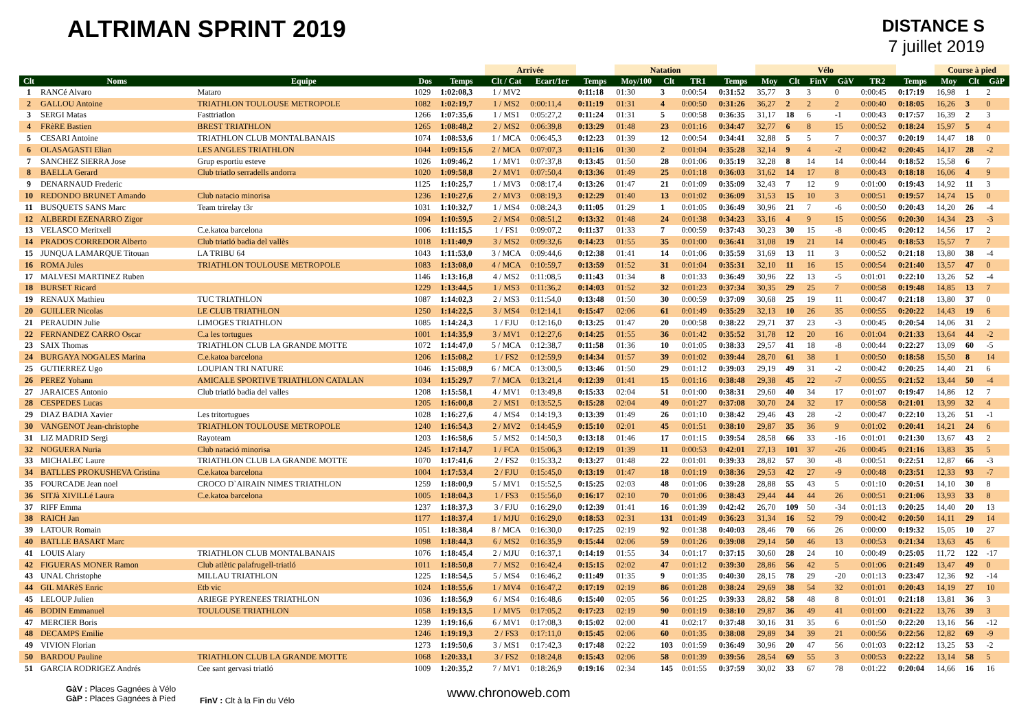ALTRIMAN SPRINT 2019
DISTANCE S
7 juillet 2019
| | | | | | Arrivée | | | Natation | | | | Vélo | | | | | | Course à pied | | |
| --- | --- | --- | --- | --- | --- | --- | --- | --- | --- | --- | --- | --- | --- | --- | --- | --- | --- | --- | --- | --- |
| Clt | Noms | Equipe | Dos | Temps | Clt / Cat | Ecart/1er | Temps | Moy/100 | Clt | TR1 | Temps | Moy | Clt | FinV | GàV | TR2 | Temps | Moy | Clt | GàP |
| 1 | RANCé Alvaro | Mataro | 1029 | 1:02:08,3 | 1 / MV2 | | 0:11:18 | 01:30 | 3 | 0:00:54 | 0:31:52 | 35,77 | 3 | 3 | 0 | 0:00:45 | 0:17:19 | 16,98 | 1 | 2 |
| 2 | GALLOU Antoine | TRIATHLON TOULOUSE METROPOLE | 1082 | 1:02:19,7 | 1 / MS2 | 0:00:11,4 | 0:11:19 | 01:31 | 4 | 0:00:50 | 0:31:26 | 36,27 | 2 | 2 | 2 | 0:00:40 | 0:18:05 | 16,26 | 3 | 0 |
| 3 | SERGI Matas | Fasttriatlon | 1266 | 1:07:35,6 | 1 / MS1 | 0:05:27,2 | 0:11:24 | 01:31 | 5 | 0:00:58 | 0:36:35 | 31,17 | 18 | 6 | -1 | 0:00:43 | 0:17:57 | 16,39 | 2 | 3 |
| 4 | FRèRE Bastien | BREST TRIATHLON | 1265 | 1:08:48,2 | 2 / MS2 | 0:06:39,8 | 0:13:29 | 01:48 | 23 | 0:01:16 | 0:34:47 | 32,77 | 6 | 8 | 15 | 0:00:52 | 0:18:24 | 15,97 | 5 | 4 |
| 5 | CESARI Antoine | TRIATHLON CLUB MONTALBANAIS | 1074 | 1:08:53,6 | 1 / MCA | 0:06:45,3 | 0:12:23 | 01:39 | 12 | 0:00:54 | 0:34:41 | 32,88 | 5 | 5 | 7 | 0:00:37 | 0:20:19 | 14,47 | 18 | 0 |
| 6 | OLASAGASTI Elian | LES ANGLES TRIATHLON | 1044 | 1:09:15,6 | 2 / MCA | 0:07:07,3 | 0:11:16 | 01:30 | 2 | 0:01:04 | 0:35:28 | 32,14 | 9 | 4 | -2 | 0:00:42 | 0:20:45 | 14,17 | 28 | -2 |
| 7 | SANCHEZ SIERRA Jose | Grup esportiu esteve | 1026 | 1:09:46,2 | 1 / MV1 | 0:07:37,8 | 0:13:45 | 01:50 | 28 | 0:01:06 | 0:35:19 | 32,28 | 8 | 14 | 14 | 0:00:44 | 0:18:52 | 15,58 | 6 | 7 |
| 8 | BAELLA Gerard | Club triatlo serradells andorra | 1020 | 1:09:58,8 | 2 / MV1 | 0:07:50,4 | 0:13:36 | 01:49 | 25 | 0:01:18 | 0:36:03 | 31,62 | 14 | 17 | 8 | 0:00:43 | 0:18:18 | 16,06 | 4 | 9 |
| 9 | DENARNAUD Frederic | | 1125 | 1:10:25,7 | 1 / MV3 | 0:08:17,4 | 0:13:26 | 01:47 | 21 | 0:01:09 | 0:35:09 | 32,43 | 7 | 12 | 9 | 0:01:00 | 0:19:43 | 14,92 | 11 | 3 |
| 10 | REDONDO BRUNET Amando | Club natacio minorisa | 1236 | 1:10:27,6 | 2 / MV3 | 0:08:19,3 | 0:12:29 | 01:40 | 13 | 0:01:02 | 0:36:09 | 31,53 | 15 | 10 | 3 | 0:00:51 | 0:19:57 | 14,74 | 15 | 0 |
| 11 | BUSQUETS SANS Marc | Team trirelay t3r | 1031 | 1:10:32,7 | 1 / MS4 | 0:08:24,3 | 0:11:05 | 01:29 | 1 | 0:01:05 | 0:36:49 | 30,96 | 21 | 7 | -6 | 0:00:50 | 0:20:43 | 14,20 | 26 | -4 |
| 12 | ALBERDI EZENARRO Zigor | | 1094 | 1:10:59,5 | 2 / MS4 | 0:08:51,2 | 0:13:32 | 01:48 | 24 | 0:01:38 | 0:34:23 | 33,16 | 4 | 9 | 15 | 0:00:56 | 0:20:30 | 14,34 | 23 | -3 |
| 13 | VELASCO Meritxell | C.e.katoa barcelona | 1006 | 1:11:15,5 | 1 / FS1 | 0:09:07,2 | 0:11:37 | 01:33 | 7 | 0:00:59 | 0:37:43 | 30,23 | 30 | 15 | -8 | 0:00:45 | 0:20:12 | 14,56 | 17 | 2 |
| 14 | PRADOS CORREDOR Alberto | Club triatló badia del vallès | 1018 | 1:11:40,9 | 3 / MS2 | 0:09:32,6 | 0:14:23 | 01:55 | 35 | 0:01:00 | 0:36:41 | 31,08 | 19 | 21 | 14 | 0:00:45 | 0:18:53 | 15,57 | 7 | 7 |
| 15 | JUNQUA LAMARQUE Titouan | LA TRIBU 64 | 1043 | 1:11:53,0 | 3 / MCA | 0:09:44,6 | 0:12:38 | 01:41 | 14 | 0:01:06 | 0:35:59 | 31,69 | 13 | 11 | 3 | 0:00:52 | 0:21:18 | 13,80 | 38 | -4 |
| 16 | ROMA Jules | TRIATHLON TOULOUSE METROPOLE | 1083 | 1:13:08,0 | 4 / MCA | 0:10:59,7 | 0:13:59 | 01:52 | 31 | 0:01:04 | 0:35:31 | 32,10 | 11 | 16 | 15 | 0:00:54 | 0:21:40 | 13,57 | 47 | 0 |
| 17 | MALVESI MARTINEZ Ruben | | 1146 | 1:13:16,8 | 4 / MS2 | 0:11:08,5 | 0:11:43 | 01:34 | 8 | 0:01:33 | 0:36:49 | 30,96 | 22 | 13 | -5 | 0:01:01 | 0:22:10 | 13,26 | 52 | -4 |
| 18 | BURSET Ricard | | 1229 | 1:13:44,5 | 1 / MS3 | 0:11:36,2 | 0:14:03 | 01:52 | 32 | 0:01:23 | 0:37:34 | 30,35 | 29 | 25 | 7 | 0:00:58 | 0:19:48 | 14,85 | 13 | 7 |
| 19 | RENAUX Mathieu | TUC TRIATHLON | 1087 | 1:14:02,3 | 2 / MS3 | 0:11:54,0 | 0:13:48 | 01:50 | 30 | 0:00:59 | 0:37:09 | 30,68 | 25 | 19 | 11 | 0:00:47 | 0:21:18 | 13,80 | 37 | 0 |
| 20 | GUILLER Nicolas | LE CLUB TRIATHLON | 1250 | 1:14:22,5 | 3 / MS4 | 0:12:14,1 | 0:15:47 | 02:06 | 61 | 0:01:49 | 0:35:29 | 32,13 | 10 | 26 | 35 | 0:00:55 | 0:20:22 | 14,43 | 19 | 6 |
| 21 | PERAUDIN Julie | LIMOGES TRIATHLON | 1085 | 1:14:24,3 | 1 / FJU | 0:12:16,0 | 0:13:25 | 01:47 | 20 | 0:00:58 | 0:38:22 | 29,71 | 37 | 23 | -3 | 0:00:45 | 0:20:54 | 14,06 | 31 | 2 |
| 22 | FERNANDEZ CARRO Oscar | C.a les tortugues | 1001 | 1:14:35,9 | 3 / MV1 | 0:12:27,6 | 0:14:25 | 01:55 | 36 | 0:01:42 | 0:35:52 | 31,78 | 12 | 20 | 16 | 0:01:04 | 0:21:33 | 13,64 | 44 | -2 |
| 23 | SAIX Thomas | TRIATHLON CLUB LA GRANDE MOTTE | 1072 | 1:14:47,0 | 5 / MCA | 0:12:38,7 | 0:11:58 | 01:36 | 10 | 0:01:05 | 0:38:33 | 29,57 | 41 | 18 | -8 | 0:00:44 | 0:22:27 | 13,09 | 60 | -5 |
| 24 | BURGAYA NOGALES Marina | C.e.katoa barcelona | 1206 | 1:15:08,2 | 1 / FS2 | 0:12:59,9 | 0:14:34 | 01:57 | 39 | 0:01:02 | 0:39:44 | 28,70 | 61 | 38 | 1 | 0:00:50 | 0:18:58 | 15,50 | 8 | 14 |
| 25 | GUTIERREZ Ugo | LOUPIAN TRI NATURE | 1046 | 1:15:08,9 | 6 / MCA | 0:13:00,5 | 0:13:46 | 01:50 | 29 | 0:01:12 | 0:39:03 | 29,19 | 49 | 31 | -2 | 0:00:42 | 0:20:25 | 14,40 | 21 | 6 |
| 26 | PEREZ Yohann | AMICALE SPORTIVE TRIATHLON CATALAN | 1034 | 1:15:29,7 | 7 / MCA | 0:13:21,4 | 0:12:39 | 01:41 | 15 | 0:01:16 | 0:38:48 | 29,38 | 45 | 22 | -7 | 0:00:55 | 0:21:52 | 13,44 | 50 | -4 |
| 27 | JARAICES Antonio | Club triatló badia del valles | 1208 | 1:15:58,1 | 4 / MV1 | 0:13:49,8 | 0:15:33 | 02:04 | 51 | 0:01:00 | 0:38:31 | 29,60 | 40 | 34 | 17 | 0:01:07 | 0:19:47 | 14,86 | 12 | 7 |
| 28 | CESPEDES Lucas | | 1205 | 1:16:00,8 | 2 / MS1 | 0:13:52,5 | 0:15:28 | 02:04 | 49 | 0:01:27 | 0:37:08 | 30,70 | 24 | 32 | 17 | 0:00:58 | 0:21:01 | 13,99 | 32 | 4 |
| 29 | DIAZ BADIA Xavier | Les tritortugues | 1028 | 1:16:27,6 | 4 / MS4 | 0:14:19,3 | 0:13:39 | 01:49 | 26 | 0:01:10 | 0:38:42 | 29,46 | 43 | 28 | -2 | 0:00:47 | 0:22:10 | 13,26 | 51 | -1 |
| 30 | VANGENOT Jean-christophe | TRIATHLON TOULOUSE METROPOLE | 1240 | 1:16:54,3 | 2 / MV2 | 0:14:45,9 | 0:15:10 | 02:01 | 45 | 0:01:51 | 0:38:10 | 29,87 | 35 | 36 | 9 | 0:01:02 | 0:20:41 | 14,21 | 24 | 6 |
| 31 | LIZ MADRID Sergi | Rayoteam | 1203 | 1:16:58,6 | 5 / MS2 | 0:14:50,3 | 0:13:18 | 01:46 | 17 | 0:01:15 | 0:39:54 | 28,58 | 66 | 33 | -16 | 0:01:01 | 0:21:30 | 13,67 | 43 | 2 |
| 32 | NOGUERA Nuria | Club natació minorisa | 1245 | 1:17:14,7 | 1 / FCA | 0:15:06,3 | 0:12:19 | 01:39 | 11 | 0:00:53 | 0:42:01 | 27,13 | 101 | 37 | -26 | 0:00:45 | 0:21:16 | 13,83 | 35 | 5 |
| 33 | MICHALEC Laure | TRIATHLON CLUB LA GRANDE MOTTE | 1070 | 1:17:41,6 | 2 / FS2 | 0:15:33,2 | 0:13:27 | 01:48 | 22 | 0:01:01 | 0:39:33 | 28,82 | 57 | 30 | -8 | 0:00:51 | 0:22:51 | 12,87 | 66 | -3 |
| 34 | BATLLES PROKUSHEVA Cristina | C.e.katoa barcelona | 1004 | 1:17:53,4 | 2 / FJU | 0:15:45,0 | 0:13:19 | 01:47 | 18 | 0:01:19 | 0:38:36 | 29,53 | 42 | 27 | -9 | 0:00:48 | 0:23:51 | 12,33 | 93 | -7 |
| 35 | FOURCADE Jean noel | CROCO D`AIRAIN NIMES TRIATHLON | 1259 | 1:18:00,9 | 5 / MV1 | 0:15:52,5 | 0:15:25 | 02:03 | 48 | 0:01:06 | 0:39:28 | 28,88 | 55 | 43 | 5 | 0:01:10 | 0:20:51 | 14,10 | 30 | 8 |
| 36 | SITJà XIVILLé Laura | C.e.katoa barcelona | 1005 | 1:18:04,3 | 1 / FS3 | 0:15:56,0 | 0:16:17 | 02:10 | 70 | 0:01:06 | 0:38:43 | 29,44 | 44 | 44 | 26 | 0:00:51 | 0:21:06 | 13,93 | 33 | 8 |
| 37 | RIFF Emma | | 1237 | 1:18:37,3 | 3 / FJU | 0:16:29,0 | 0:12:39 | 01:41 | 16 | 0:01:39 | 0:42:42 | 26,70 | 109 | 50 | -34 | 0:01:13 | 0:20:25 | 14,40 | 20 | 13 |
| 38 | RAICH Jan | | 1177 | 1:18:37,4 | 1 / MJU | 0:16:29,0 | 0:18:53 | 02:31 | 131 | 0:01:49 | 0:36:23 | 31,34 | 16 | 52 | 79 | 0:00:42 | 0:20:50 | 14,11 | 29 | 14 |
| 39 | LATOUR Romain | | 1051 | 1:18:38,4 | 8 / MCA | 0:16:30,0 | 0:17:25 | 02:19 | 92 | 0:01:38 | 0:40:03 | 28,46 | 70 | 66 | 26 | 0:00:00 | 0:19:32 | 15,05 | 10 | 27 |
| 40 | BATLLE BASART Marc | | 1098 | 1:18:44,3 | 6 / MS2 | 0:16:35,9 | 0:15:44 | 02:06 | 59 | 0:01:26 | 0:39:08 | 29,14 | 50 | 46 | 13 | 0:00:53 | 0:21:34 | 13,63 | 45 | 6 |
| 41 | LOUIS Alary | TRIATHLON CLUB MONTALBANAIS | 1076 | 1:18:45,4 | 2 / MJU | 0:16:37,1 | 0:14:19 | 01:55 | 34 | 0:01:17 | 0:37:15 | 30,60 | 28 | 24 | 10 | 0:00:49 | 0:25:05 | 11,72 | 122 | -17 |
| 42 | FIGUERAS MONER Ramon | Club atlètic palafrugell-triatló | 1011 | 1:18:50,8 | 7 / MS2 | 0:16:42,4 | 0:15:15 | 02:02 | 47 | 0:01:12 | 0:39:30 | 28,86 | 56 | 42 | 5 | 0:01:06 | 0:21:49 | 13,47 | 49 | 0 |
| 43 | UNAL Christophe | MILLAU TRIATHLON | 1225 | 1:18:54,5 | 5 / MS4 | 0:16:46,2 | 0:11:49 | 01:35 | 9 | 0:01:35 | 0:40:30 | 28,15 | 78 | 29 | -20 | 0:01:13 | 0:23:47 | 12,36 | 92 | -14 |
| 44 | GIL MARèS Enric | Etb vic | 1024 | 1:18:55,6 | 1 / MV4 | 0:16:47,2 | 0:17:19 | 02:19 | 86 | 0:01:28 | 0:38:24 | 29,69 | 38 | 54 | 32 | 0:01:01 | 0:20:43 | 14,19 | 27 | 10 |
| 45 | LELOUP Julien | ARIEGE PYRENEES TRIATHLON | 1036 | 1:18:56,9 | 6 / MS4 | 0:16:48,6 | 0:15:40 | 02:05 | 56 | 0:01:25 | 0:39:33 | 28,82 | 58 | 48 | 8 | 0:01:01 | 0:21:18 | 13,81 | 36 | 3 |
| 46 | BODIN Emmanuel | TOULOUSE TRIATHLON | 1058 | 1:19:13,5 | 1 / MV5 | 0:17:05,2 | 0:17:23 | 02:19 | 90 | 0:01:19 | 0:38:10 | 29,87 | 36 | 49 | 41 | 0:01:00 | 0:21:22 | 13,76 | 39 | 3 |
| 47 | MERCIER Boris | | 1239 | 1:19:16,6 | 6 / MV1 | 0:17:08,3 | 0:15:02 | 02:00 | 41 | 0:02:17 | 0:37:48 | 30,16 | 31 | 35 | 6 | 0:01:50 | 0:22:20 | 13,16 | 56 | -12 |
| 48 | DECAMPS Emilie | | 1246 | 1:19:19,3 | 2 / FS3 | 0:17:11,0 | 0:15:45 | 02:06 | 60 | 0:01:35 | 0:38:08 | 29,89 | 34 | 39 | 21 | 0:00:56 | 0:22:56 | 12,82 | 69 | -9 |
| 49 | VIVION Florian | | 1273 | 1:19:50,6 | 3 / MS1 | 0:17:42,3 | 0:17:48 | 02:22 | 103 | 0:01:59 | 0:36:49 | 30,96 | 20 | 47 | 56 | 0:01:03 | 0:22:12 | 13,25 | 53 | -2 |
| 50 | BARDOU Pauline | TRIATHLON CLUB LA GRANDE MOTTE | 1068 | 1:20:33,1 | 3 / FS2 | 0:18:24,8 | 0:15:43 | 02:06 | 58 | 0:01:39 | 0:39:56 | 28,54 | 69 | 55 | 3 | 0:00:53 | 0:22:22 | 13,14 | 58 | 5 |
| 51 | GARCIA RODRIGEZ Andrés | Cee sant gervasi triatló | 1009 | 1:20:35,2 | 7 / MV1 | 0:18:26,9 | 0:19:16 | 02:34 | 145 | 0:01:55 | 0:37:59 | 30,02 | 33 | 67 | 78 | 0:01:22 | 0:20:04 | 14,66 | 16 | 16 |
GàV : Places Gagnées à Vélo
GàP : Places Gagnées à Pied
FinV : Clt à la Fin du Vélo
www.chronoweb.com